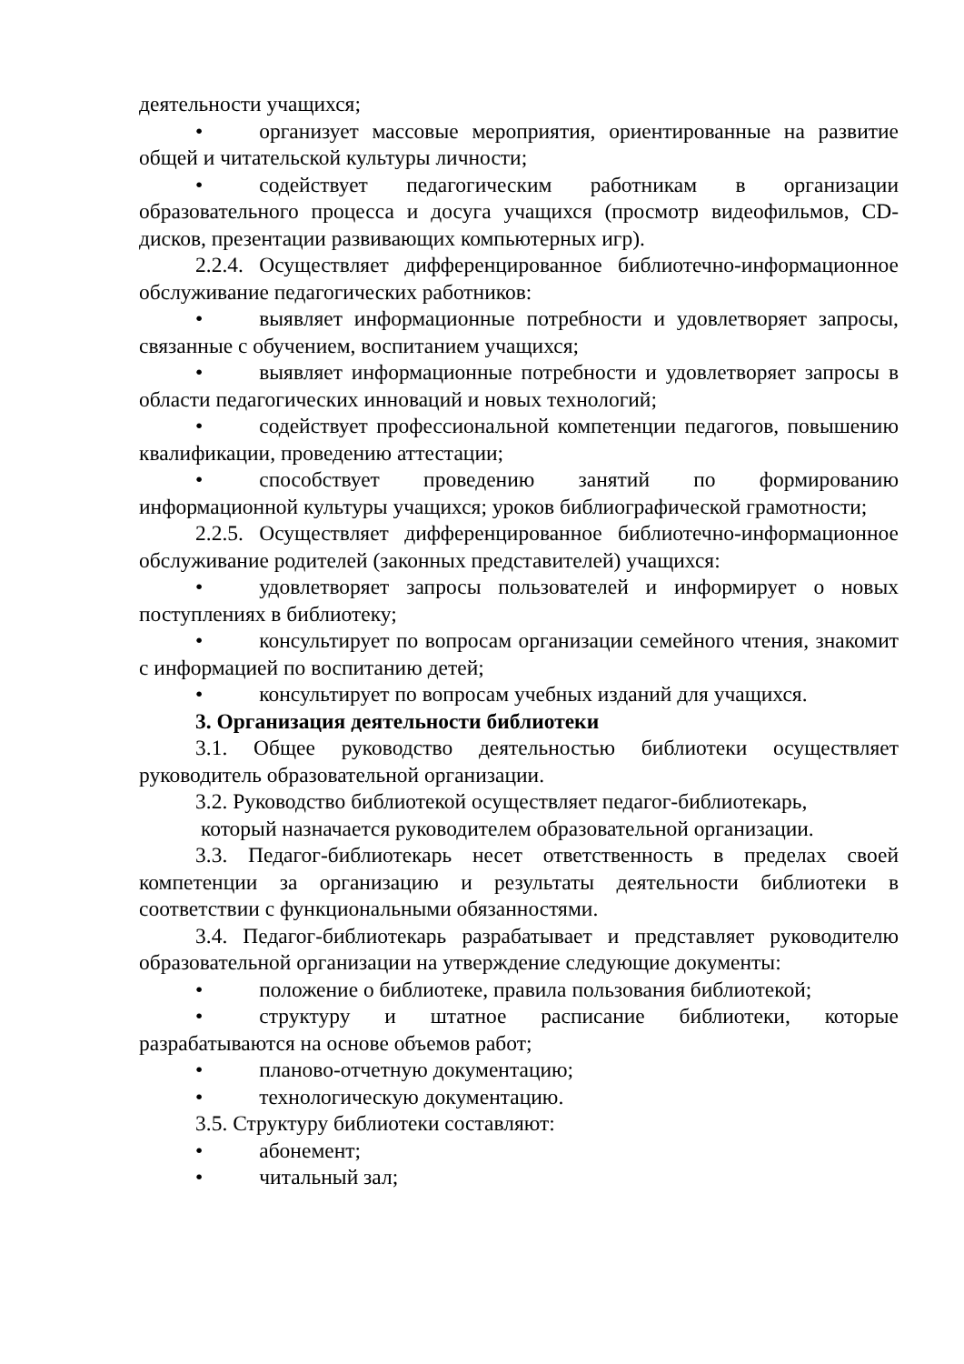деятельности учащихся;
• организует массовые мероприятия, ориентированные на развитие общей и читательской культуры личности;
• содействует педагогическим работникам в организации образовательного процесса и досуга учащихся (просмотр видеофильмов, CD-дисков, презентации развивающих компьютерных игр).
2.2.4. Осуществляет дифференцированное библиотечно-информационное обслуживание педагогических работников:
• выявляет информационные потребности и удовлетворяет запросы, связанные с обучением, воспитанием учащихся;
• выявляет информационные потребности и удовлетворяет запросы в области педагогических инноваций и новых технологий;
• содействует профессиональной компетенции педагогов, повышению квалификации, проведению аттестации;
• способствует проведению занятий по формированию информационной культуры учащихся; уроков библиографической грамотности;
2.2.5. Осуществляет дифференцированное библиотечно-информационное обслуживание родителей (законных представителей) учащихся:
• удовлетворяет запросы пользователей и информирует о новых поступлениях в библиотеку;
• консультирует по вопросам организации семейного чтения, знакомит с информацией по воспитанию детей;
• консультирует по вопросам учебных изданий для учащихся.
3. Организация деятельности библиотеки
3.1. Общее руководство деятельностью библиотеки осуществляет руководитель образовательной организации.
3.2. Руководство библиотекой осуществляет педагог-библиотекарь,
который назначается руководителем образовательной организации.
3.3. Педагог-библиотекарь несет ответственность в пределах своей компетенции за организацию и результаты деятельности библиотеки в соответствии с функциональными обязанностями.
3.4. Педагог-библиотекарь разрабатывает и представляет руководителю образовательной организации на утверждение следующие документы:
• положение о библиотеке, правила пользования библиотекой;
• структуру и штатное расписание библиотеки, которые разрабатываются на основе объемов работ;
• планово-отчетную документацию;
• технологическую документацию.
3.5. Структуру библиотеки составляют:
• абонемент;
• читальный зал;